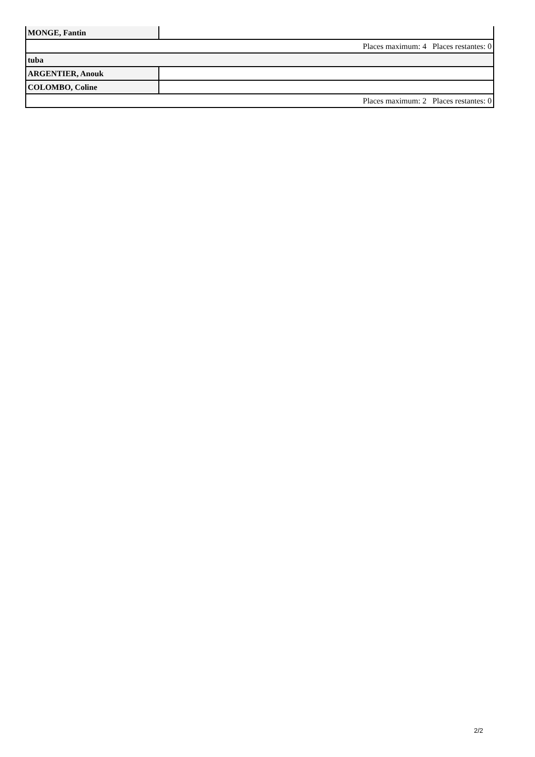| MONGE, Fantin | |
| Places maximum: 4 Places restantes: 0 | |
| tuba | |
| ARGENTIER, Anouk | |
| COLOMBO, Coline | |
| Places maximum: 2 Places restantes: 0 | |
2/2